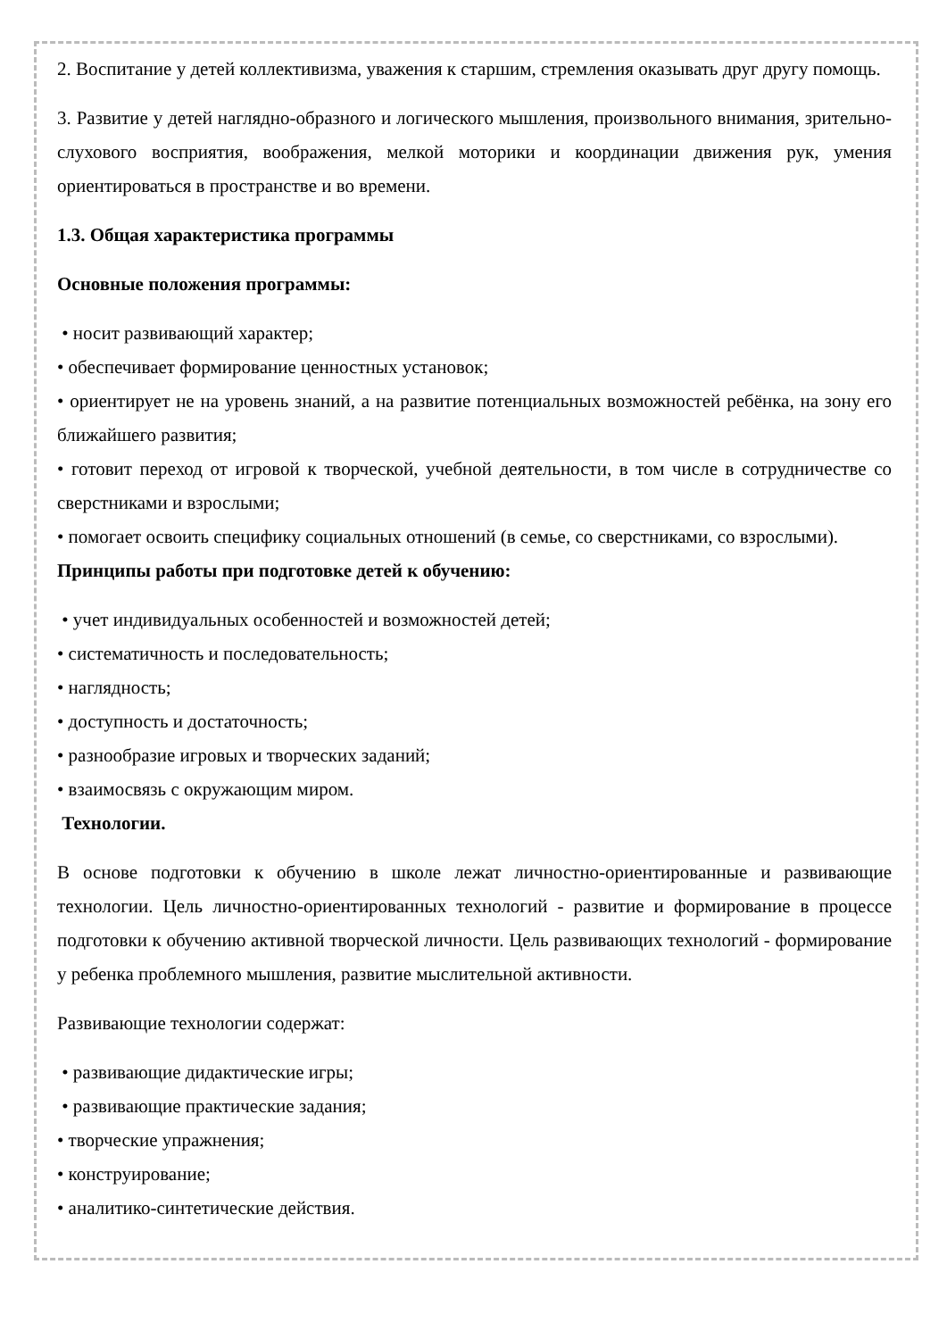2. Воспитание у детей коллективизма, уважения к старшим, стремления оказывать друг другу помощь.
3. Развитие у детей наглядно-образного и логического мышления, произвольного внимания, зрительно-слухового восприятия, воображения, мелкой моторики и координации движения рук, умения ориентироваться в пространстве и во времени.
1.3. Общая характеристика программы
Основные положения программы:
• носит развивающий характер;
• обеспечивает формирование ценностных установок;
• ориентирует не на уровень знаний, а на развитие потенциальных возможностей ребёнка, на зону его ближайшего развития;
• готовит переход от игровой к творческой, учебной деятельности, в том числе в сотрудничестве со сверстниками и взрослыми;
• помогает освоить специфику социальных отношений (в семье, со сверстниками, со взрослыми).
Принципы работы при подготовке детей к обучению:
• учет индивидуальных особенностей и возможностей детей;
• систематичность и последовательность;
• наглядность;
• доступность и достаточность;
• разнообразие игровых и творческих заданий;
• взаимосвязь с окружающим миром.
Технологии.
В основе подготовки к обучению в школе лежат личностно-ориентированные и развивающие технологии. Цель личностно-ориентированных технологий - развитие и формирование в процессе подготовки к обучению активной творческой личности. Цель развивающих технологий - формирование у ребенка проблемного мышления, развитие мыслительной активности.
Развивающие технологии содержат:
• развивающие дидактические игры;
• развивающие практические задания;
• творческие упражнения;
• конструирование;
• аналитико-синтетические действия.